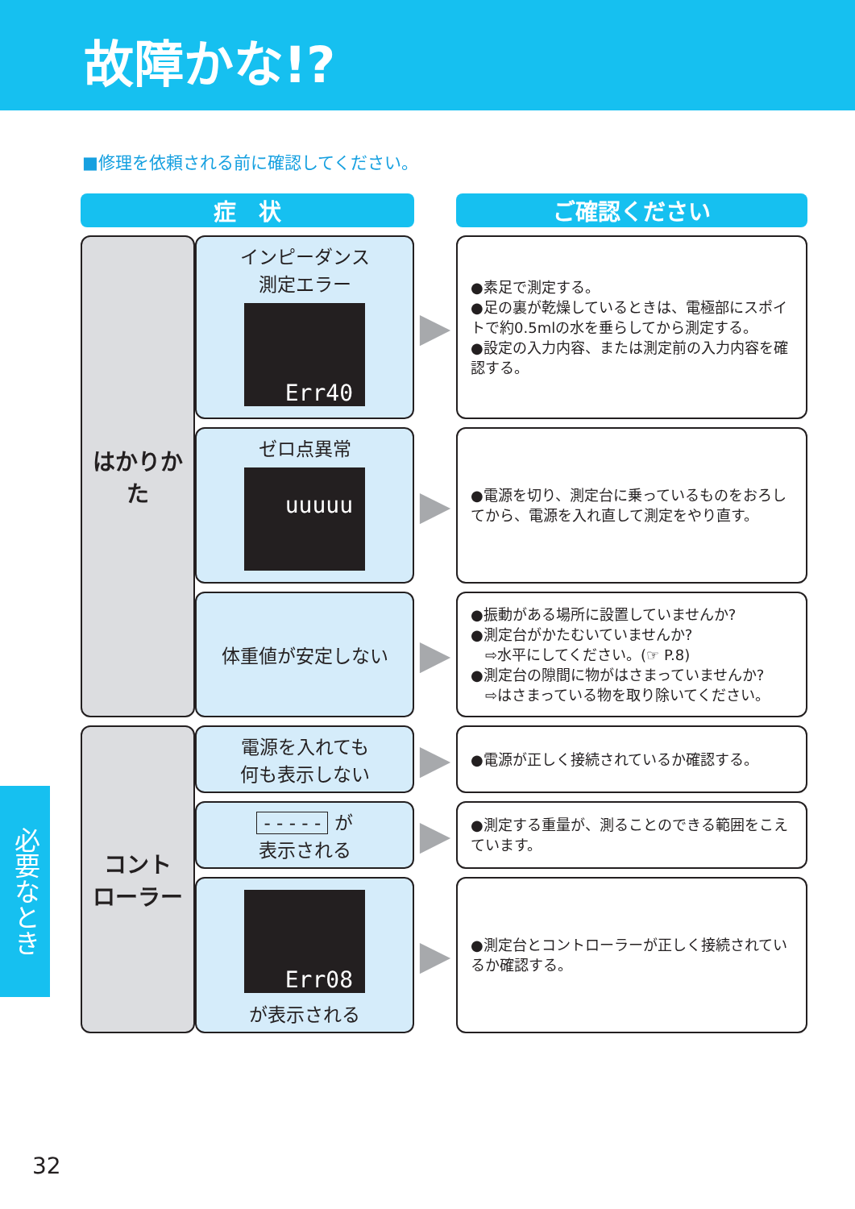故障かな!?
■修理を依頼される前に確認してください。
| 症 状 | | | ご確認ください |
| はかりかた | インピーダンス 測定エラー Err40 | ▶ | ●素足で測定する。 ●足の裏が乾燥しているときは、電極部にスポイトで約0.5mlの水を垂らしてから測定する。 ●設定の入力内容、または測定前の入力内容を確認する。 |
| | ゼロ点異常 uuuuu | ▶ | ●電源を切り、測定台に乗っているものをおろしてから、電源を入れ直して測定をやり直す。 |
| | 体重値が安定しない | ▶ | ●振動がある場所に設置していませんか? ●測定台がかたむいていませんか? ⇨水平にしてください。(☞ P.8) ●測定台の隙間に物がはさまっていませんか? ⇨はさまっている物を取り除いてください。 |
| コント ローラー | 電源を入れても 何も表示しない | ▶ | ●電源が正しく接続されているか確認する。 |
| | - - - - - が 表示される | ▶ | ●測定する重量が、測ることのできる範囲をこえています。 |
| | Err08 が表示される | ▶ | ●測定台とコントローラーが正しく接続されているか確認する。 |
必要なとき
32